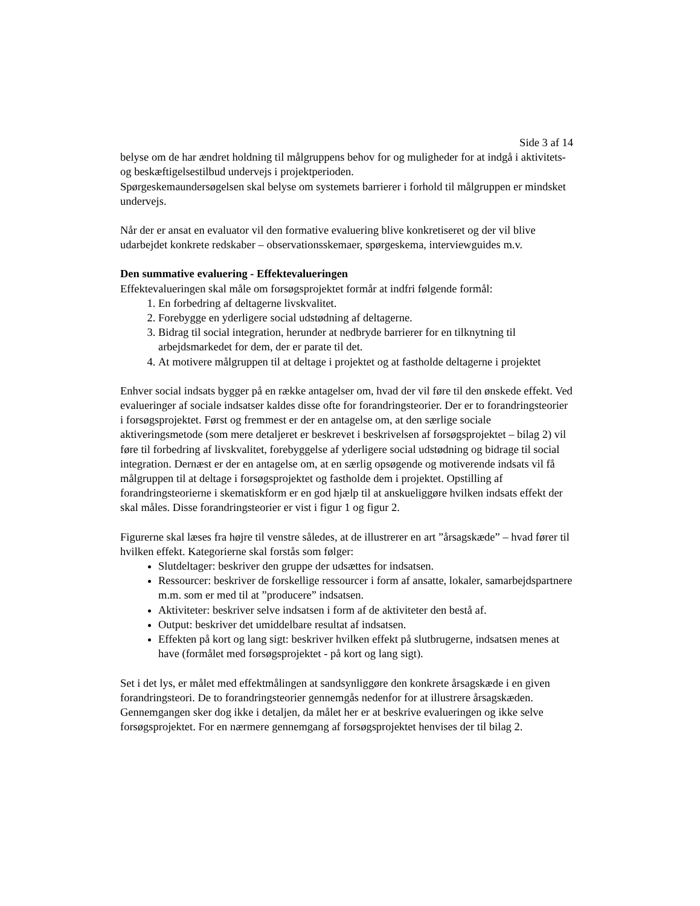Side 3 af 14
belyse om de har ændret holdning til målgruppens behov for og muligheder for at indgå i aktivitets- og beskæftigelsestilbud undervejs i projektperioden.
Spørgeskemaundersøgelsen skal belyse om systemets barrierer i forhold til målgruppen er mindsket undervejs.
Når der er ansat en evaluator vil den formative evaluering blive konkretiseret og der vil blive udarbejdet konkrete redskaber – observationsskemaer, spørgeskema, interviewguides m.v.
Den summative evaluering - Effektevalueringen
Effektevalueringen skal måle om forsøgsprojektet formår at indfri følgende formål:
1. En forbedring af deltagerne livskvalitet.
2. Forebygge en yderligere social udstødning af deltagerne.
3. Bidrag til social integration, herunder at nedbryde barrierer for en tilknytning til arbejdsmarkedet for dem, der er parate til det.
4. At motivere målgruppen til at deltage i projektet og at fastholde deltagerne i projektet
Enhver social indsats bygger på en række antagelser om, hvad der vil føre til den ønskede effekt. Ved evalueringer af sociale indsatser kaldes disse ofte for forandringsteorier. Der er to forandringsteorier i forsøgsprojektet. Først og fremmest er der en antagelse om, at den særlige sociale aktiveringsmetode (som mere detaljeret er beskrevet i beskrivelsen af forsøgsprojektet – bilag 2) vil føre til forbedring af livskvalitet, forebyggelse af yderligere social udstødning og bidrage til social integration. Dernæst er der en antagelse om, at en særlig opsøgende og motiverende indsats vil få målgruppen til at deltage i forsøgsprojektet og fastholde dem i projektet. Opstilling af forandringsteorierne i skematiskform er en god hjælp til at anskueliggøre hvilken indsats effekt der skal måles. Disse forandringsteorier er vist i figur 1 og figur 2.
Figurerne skal læses fra højre til venstre således, at de illustrerer en art ”årsagskæde” – hvad fører til hvilken effekt. Kategorierne skal forstås som følger:
Slutdeltager: beskriver den gruppe der udsættes for indsatsen.
Ressourcer: beskriver de forskellige ressourcer i form af ansatte, lokaler, samarbejdspartnere m.m. som er med til at ”producere” indsatsen.
Aktiviteter: beskriver selve indsatsen i form af de aktiviteter den bestå af.
Output: beskriver det umiddelbare resultat af indsatsen.
Effekten på kort og lang sigt: beskriver hvilken effekt på slutbrugerne, indsatsen menes at have (formålet med forsøgsprojektet - på kort og lang sigt).
Set i det lys, er målet med effektmålingen at sandsynliggøre den konkrete årsagskæde i en given forandringsteori. De to forandringsteorier gennemgås nedenfor for at illustrere årsagskæden. Gennemgangen sker dog ikke i detaljen, da målet her er at beskrive evalueringen og ikke selve forsøgsprojektet. For en nærmere gennemgang af forsøgsprojektet henvises der til bilag 2.